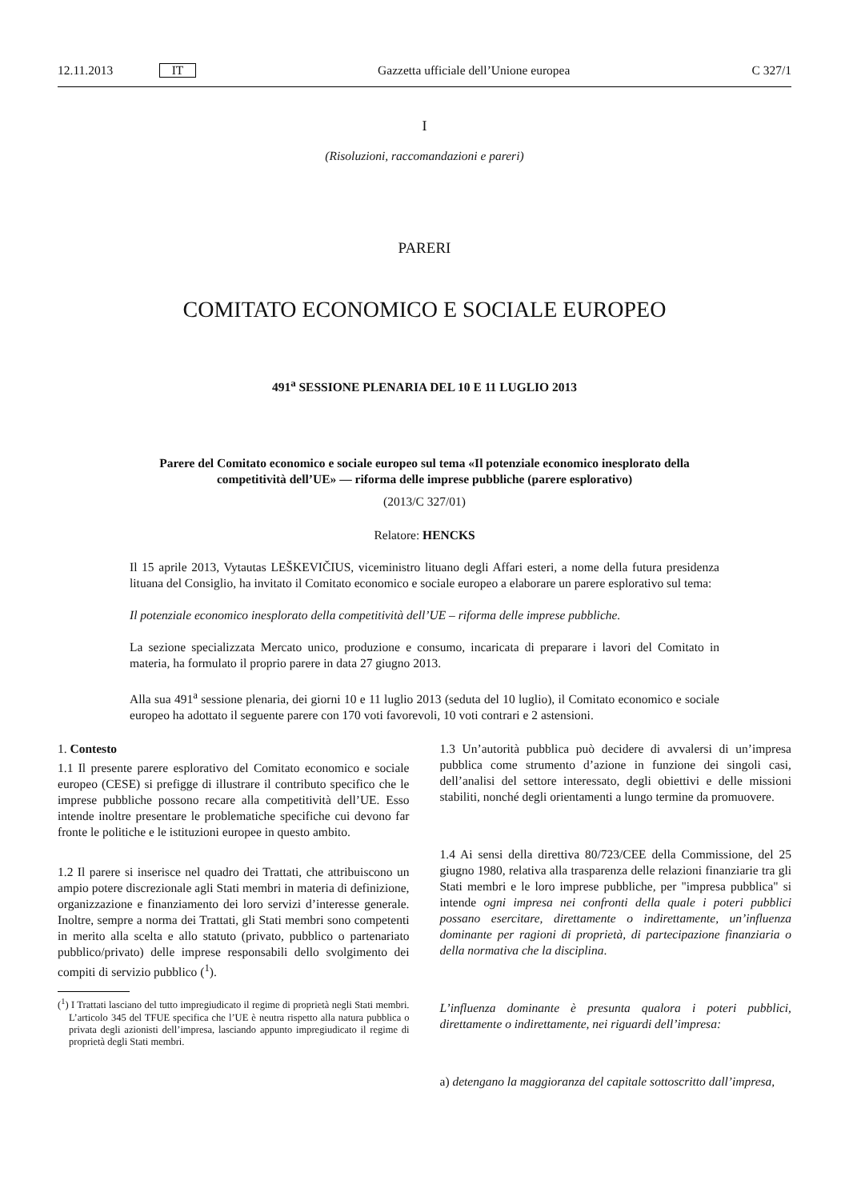12.11.2013 IT Gazzetta ufficiale dell’Unione europea C 327/1
I
(Risoluzioni, raccomandazioni e pareri)
PARERI
COMITATO ECONOMICO E SOCIALE EUROPEO
491<sup>a</sup> SESSIONE PLENARIA DEL 10 E 11 LUGLIO 2013
Parere del Comitato economico e sociale europeo sul tema «Il potenziale economico inesplorato della competitività dell’UE» — riforma delle imprese pubbliche (parere esplorativo)
(2013/C 327/01)
Relatore: HENCKS
Il 15 aprile 2013, Vytautas LEŠKEVIČIUS, viceministro lituano degli Affari esteri, a nome della futura presidenza lituana del Consiglio, ha invitato il Comitato economico e sociale europeo a elaborare un parere esplorativo sul tema:
Il potenziale economico inesplorato della competitività dell’UE – riforma delle imprese pubbliche.
La sezione specializzata Mercato unico, produzione e consumo, incaricata di preparare i lavori del Comitato in materia, ha formulato il proprio parere in data 27 giugno 2013.
Alla sua 491<sup>a</sup> sessione plenaria, dei giorni 10 e 11 luglio 2013 (seduta del 10 luglio), il Comitato economico e sociale europeo ha adottato il seguente parere con 170 voti favorevoli, 10 voti contrari e 2 astensioni.
1. Contesto
1.1 Il presente parere esplorativo del Comitato economico e sociale europeo (CESE) si prefigge di illustrare il contributo specifico che le imprese pubbliche possono recare alla competitività dell’UE. Esso intende inoltre presentare le problematiche specifiche cui devono far fronte le politiche e le istituzioni europee in questo ambito.
1.2 Il parere si inserisce nel quadro dei Trattati, che attribuiscono un ampio potere discrezionale agli Stati membri in materia di definizione, organizzazione e finanziamento dei loro servizi d’interesse generale. Inoltre, sempre a norma dei Trattati, gli Stati membri sono competenti in merito alla scelta e allo statuto (privato, pubblico o partenariato pubblico/privato) delle imprese responsabili dello svolgimento dei compiti di servizio pubblico (<sup>1</sup>).
(<sup>1</sup>) I Trattati lasciano del tutto impregiudicato il regime di proprietà negli Stati membri. L’articolo 345 del TFUE specifica che l’UE è neutra rispetto alla natura pubblica o privata degli azionisti dell’impresa, lasciando appunto impregiudicato il regime di proprietà degli Stati membri.
1.3 Un’autorità pubblica può decidere di avvalersi di un’impresa pubblica come strumento d’azione in funzione dei singoli casi, dell’analisi del settore interessato, degli obiettivi e delle missioni stabiliti, nonché degli orientamenti a lungo termine da promuovere.
1.4 Ai sensi della direttiva 80/723/CEE della Commissione, del 25 giugno 1980, relativa alla trasparenza delle relazioni finanziarie tra gli Stati membri e le loro imprese pubbliche, per "impresa pubblica" si intende ogni impresa nei confronti della quale i poteri pubblici possano esercitare, direttamente o indirettamente, un’influenza dominante per ragioni di proprietà, di partecipazione finanziaria o della normativa che la disciplina.
L’influenza dominante è presunta qualora i poteri pubblici, direttamente o indirettamente, nei riguardi dell’impresa:
a) detengano la maggioranza del capitale sottoscritto dall’impresa,